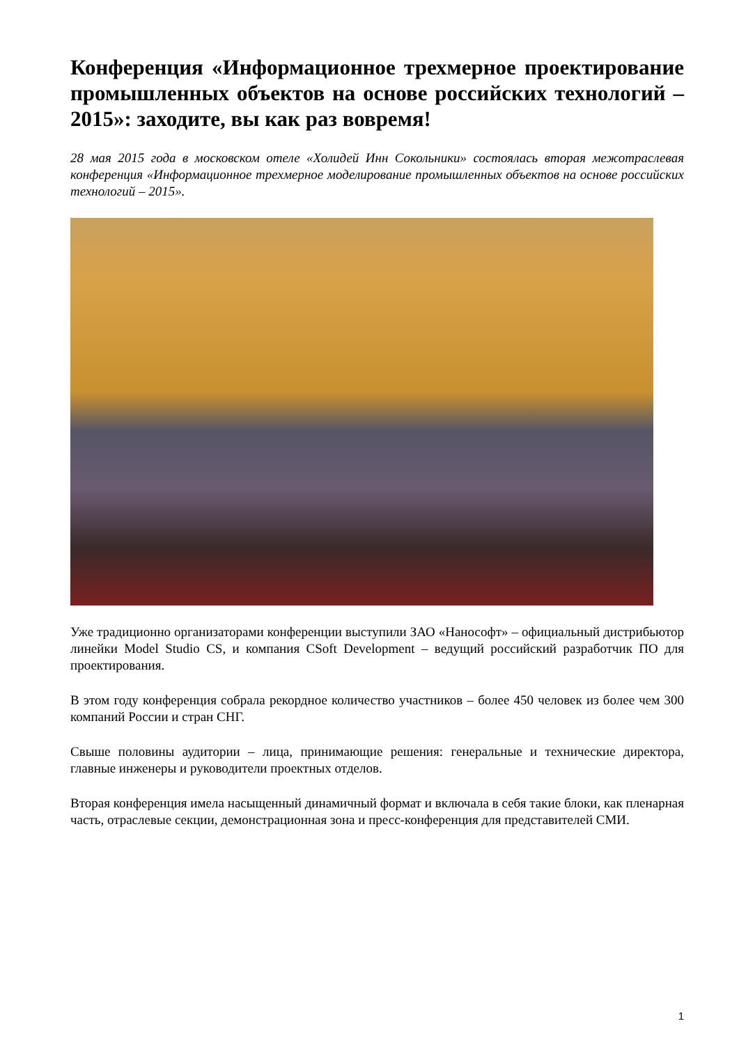Конференция «Информационное трехмерное проектирование промышленных объектов на основе российских технологий – 2015»: заходите, вы как раз вовремя!
28 мая 2015 года в московском отеле «Холидей Инн Сокольники» состоялась вторая межотраслевая конференция «Информационное трехмерное моделирование промышленных объектов на основе российских технологий – 2015».
Уже традиционно организаторами конференции выступили ЗАО «Нанософт» – официальный дистрибьютор линейки Model Studio CS, и компания CSoft Development – ведущий российский разработчик ПО для проектирования.
В этом году конференция собрала рекордное количество участников – более 450 человек из более чем 300 компаний России и стран СНГ.
Свыше половины аудитории – лица, принимающие решения: генеральные и технические директора, главные инженеры и руководители проектных отделов.
Вторая конференция имела насыщенный динамичный формат и включала в себя такие блоки, как пленарная часть, отраслевые секции, демонстрационная зона и пресс-конференция для представителей СМИ.
1